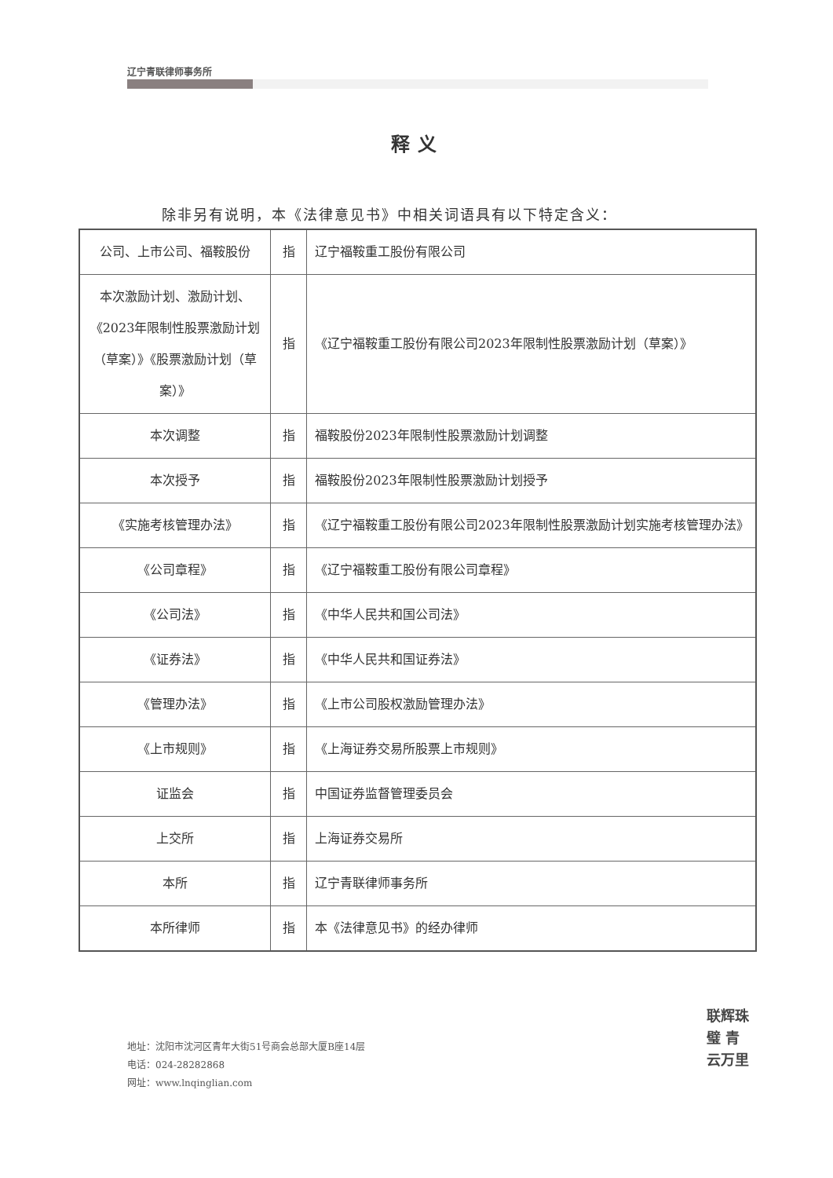辽宁青联律师事务所
释义
除非另有说明，本《法律意见书》中相关词语具有以下特定含义：
| 公司、上市公司、福鞍股份 | 指 | 辽宁福鞍重工股份有限公司 |
| 本次激励计划、激励计划、《2023年限制性股票激励计划（草案）》《股票激励计划（草案）》 | 指 | 《辽宁福鞍重工股份有限公司2023年限制性股票激励计划（草案）》 |
| 本次调整 | 指 | 福鞍股份2023年限制性股票激励计划调整 |
| 本次授予 | 指 | 福鞍股份2023年限制性股票激励计划授予 |
| 《实施考核管理办法》 | 指 | 《辽宁福鞍重工股份有限公司2023年限制性股票激励计划实施考核管理办法》 |
| 《公司章程》 | 指 | 《辽宁福鞍重工股份有限公司章程》 |
| 《公司法》 | 指 | 《中华人民共和国公司法》 |
| 《证券法》 | 指 | 《中华人民共和国证券法》 |
| 《管理办法》 | 指 | 《上市公司股权激励管理办法》 |
| 《上市规则》 | 指 | 《上海证券交易所股票上市规则》 |
| 证监会 | 指 | 中国证券监督管理委员会 |
| 上交所 | 指 | 上海证券交易所 |
| 本所 | 指 | 辽宁青联律师事务所 |
| 本所律师 | 指 | 本《法律意见书》的经办律师 |
地址：沈阳市沈河区青年大街51号商会总部大厦B座14层
电话：024-28282868
网址：www.lnqinglian.com
联辉珠璧 青云万里